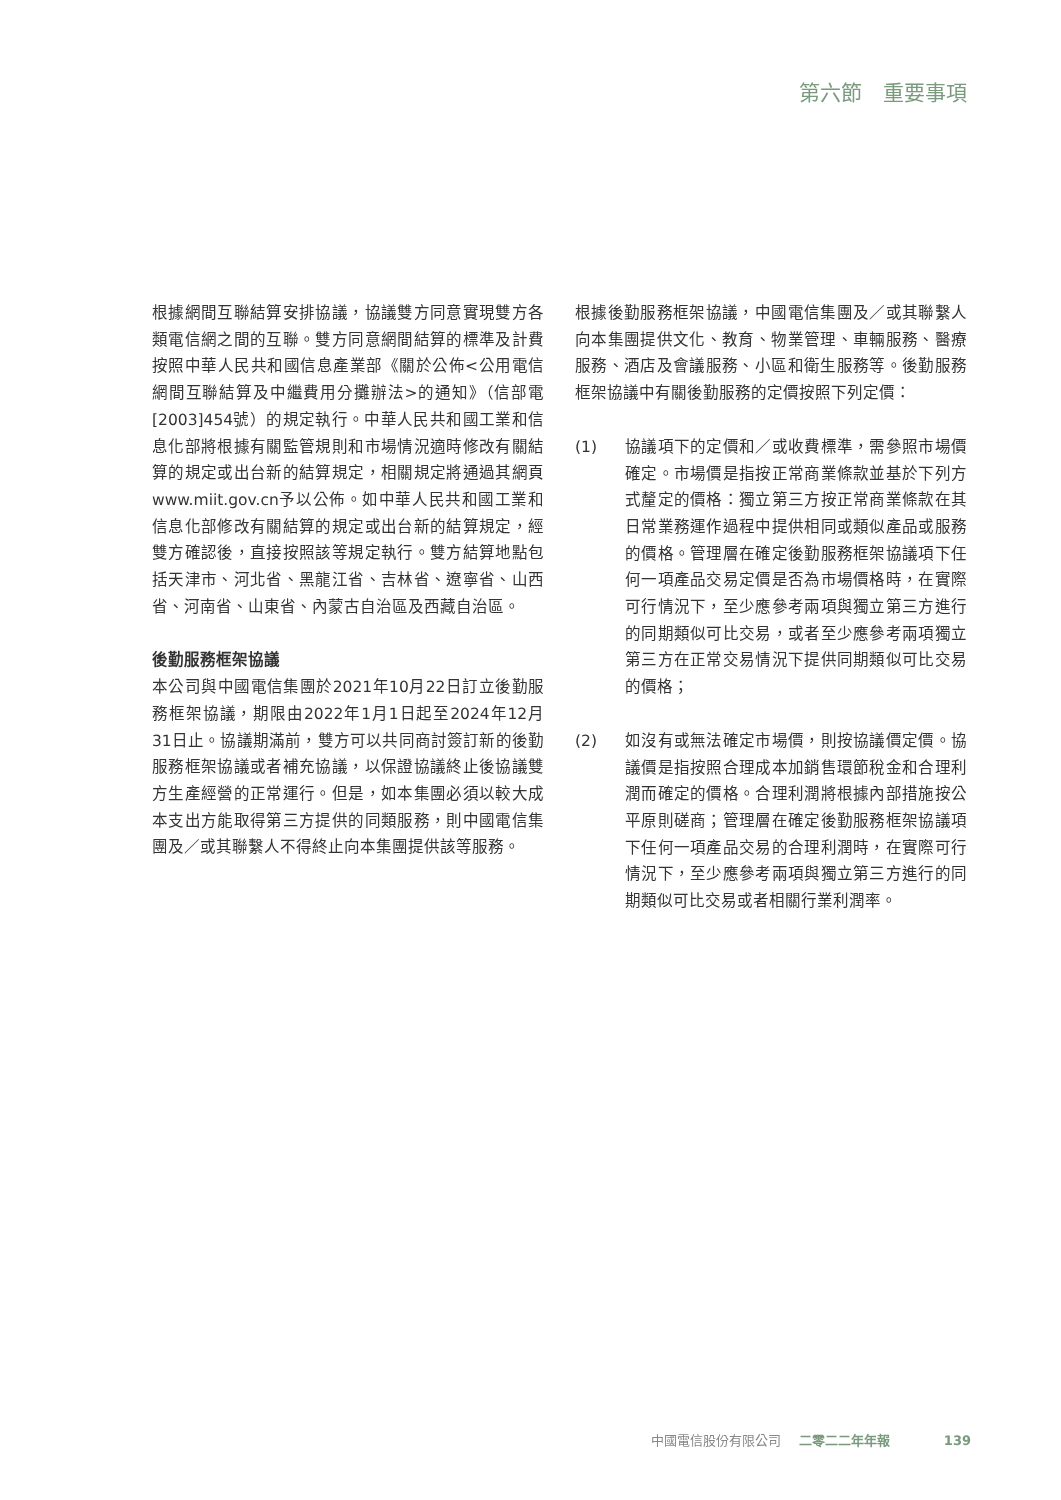第六節　重要事項
根據網間互聯結算安排協議，協議雙方同意實現雙方各類電信網之間的互聯。雙方同意網間結算的標準及計費按照中華人民共和國信息產業部《關於公佈<公用電信網間互聯結算及中繼費用分攤辦法>的通知》（信部電[2003]454號）的規定執行。中華人民共和國工業和信息化部將根據有關監管規則和市場情況適時修改有關結算的規定或出台新的結算規定，相關規定將通過其網頁www.miit.gov.cn予以公佈。如中華人民共和國工業和信息化部修改有關結算的規定或出台新的結算規定，經雙方確認後，直接按照該等規定執行。雙方結算地點包括天津市、河北省、黑龍江省、吉林省、遼寧省、山西省、河南省、山東省、內蒙古自治區及西藏自治區。
後勤服務框架協議
本公司與中國電信集團於2021年10月22日訂立後勤服務框架協議，期限由2022年1月1日起至2024年12月31日止。協議期滿前，雙方可以共同商討簽訂新的後勤服務框架協議或者補充協議，以保證協議終止後協議雙方生產經營的正常運行。但是，如本集團必須以較大成本支出方能取得第三方提供的同類服務，則中國電信集團及／或其聯繫人不得終止向本集團提供該等服務。
根據後勤服務框架協議，中國電信集團及／或其聯繫人向本集團提供文化、教育、物業管理、車輛服務、醫療服務、酒店及會議服務、小區和衛生服務等。後勤服務框架協議中有關後勤服務的定價按照下列定價：
(1) 協議項下的定價和／或收費標準，需參照市場價確定。市場價是指按正常商業條款並基於下列方式釐定的價格：獨立第三方按正常商業條款在其日常業務運作過程中提供相同或類似產品或服務的價格。管理層在確定後勤服務框架協議項下任何一項產品交易定價是否為市場價格時，在實際可行情況下，至少應參考兩項與獨立第三方進行的同期類似可比交易，或者至少應參考兩項獨立第三方在正常交易情況下提供同期類似可比交易的價格；
(2) 如沒有或無法確定市場價，則按協議價定價。協議價是指按照合理成本加銷售環節稅金和合理利潤而確定的價格。合理利潤將根據內部措施按公平原則磋商；管理層在確定後勤服務框架協議項下任何一項產品交易的合理利潤時，在實際可行情況下，至少應參考兩項與獨立第三方進行的同期類似可比交易或者相關行業利潤率。
中國電信股份有限公司 二零二二年年報 139